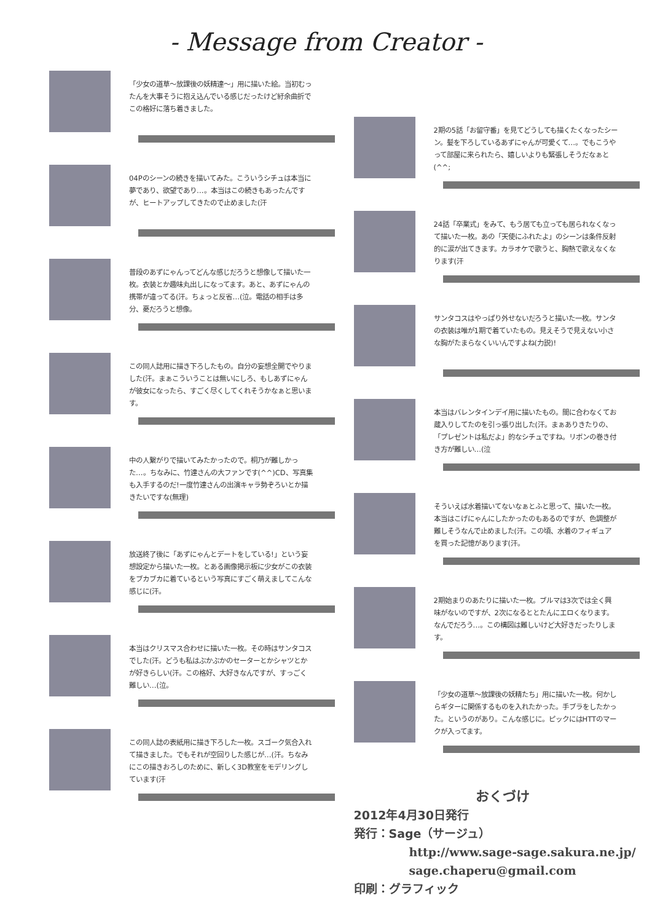- Message from Creator -
「少女の道草～放課後の妖精達～」用に描いた絵。当初むったんを大事そうに抱え込んでいる感じだったけど紆余曲折でこの格好に落ち着きました。
04Pのシーンの続きを描いてみた。こういうシチュは本当に夢であり、欲望であり…。本当はこの続きもあったんですが、ヒートアップしてきたので止めました(汗
普段のあずにゃんってどんな感じだろうと想像して描いた一枚。衣装とか趣味丸出しになってます。あと、あずにゃんの携帯が違ってる(汗。ちょっと反省…(泣。電話の相手は多分、憂だろうと想像。
この同人誌用に描き下ろしたもの。自分の妄想全開でやりました(汗。まぁこういうことは無いにしろ、もしあずにゃんが彼女になったら、すごく尽くしてくれそうかなぁと思います。
中の人繋がりで描いてみたかったので。桐乃が難しかった…。ちなみに、竹達さんの大ファンです(^^)CD、写真集も入手するのだ!一度竹達さんの出演キャラ勢ぞろいとか描きたいですな(無理)
放送終了後に「あずにゃんとデートをしている!」という妄想設定から描いた一枚。とある画像掲示板に少女がこの衣装をブカブカに着ているという写真にすごく萌えましてこんな感じに(汗。
本当はクリスマス合わせに描いた一枚。その時はサンタコスでした(汗。どうも私はぶかぶかのセーターとかシャツとかが好きらしい(汗。この格好、大好きなんですが、すっごく難しい…(泣。
この同人誌の表紙用に描き下ろした一枚。スゴーク気合入れて描きました。でもそれが空回りした感じが…(汗。ちなみにこの描きおろしのために、新しく3D教室をモデリングしています(汗
2期の5話「お留守番」を見てどうしても描くたくなったシーン。髪を下ろしているあずにゃんが可愛くて…。でもこうやって部屋に来られたら、嬉しいよりも緊張しそうだなぁと(^^;
24話「卒業式」をみて、もう居ても立っても居られなくなって描いた一枚。あの「天使にふれたよ」のシーンは条件反射的に涙が出てきます。カラオケで歌うと、胸熱で歌えなくなります(汗
サンタコスはやっぱり外せないだろうと描いた一枚。サンタの衣装は唯が1期で着ていたもの。見えそうで見えない小さな胸がたまらなくいいんですよね(力説)!
本当はバレンタインデイ用に描いたもの。間に合わなくてお蔵入りしてたのを引っ張り出した(汗。まぁありきたりの、「プレゼントは私だよ」的なシチュですね。リボンの巻き付き方が難しい…(泣
そういえば水着描いてないなぁとふと思って、描いた一枚。本当はこげにゃんにしたかったのもあるのですが、色調整が難しそうなんで止めました(汗。この頃、水着のフィギュアを買った記憶があります(汗。
2期始まりのあたりに描いた一枚。ブルマは3次では全く興味がないのですが、2次になるととたんにエロくなります。なんでだろう…。この構図は難しいけど大好きだったりします。
「少女の道草～放課後の妖精たち」用に描いた一枚。何かしらギターに関係するものを入れたかった。手ブラをしたかった。というのがあり。こんな感じに。ピックにはHTTのマークが入ってます。
おくづけ
2012年4月30日発行
発行：Sage（サージュ）
http://www.sage-sage.sakura.ne.jp/
sage.chaperu@gmail.com
印刷：グラフィック